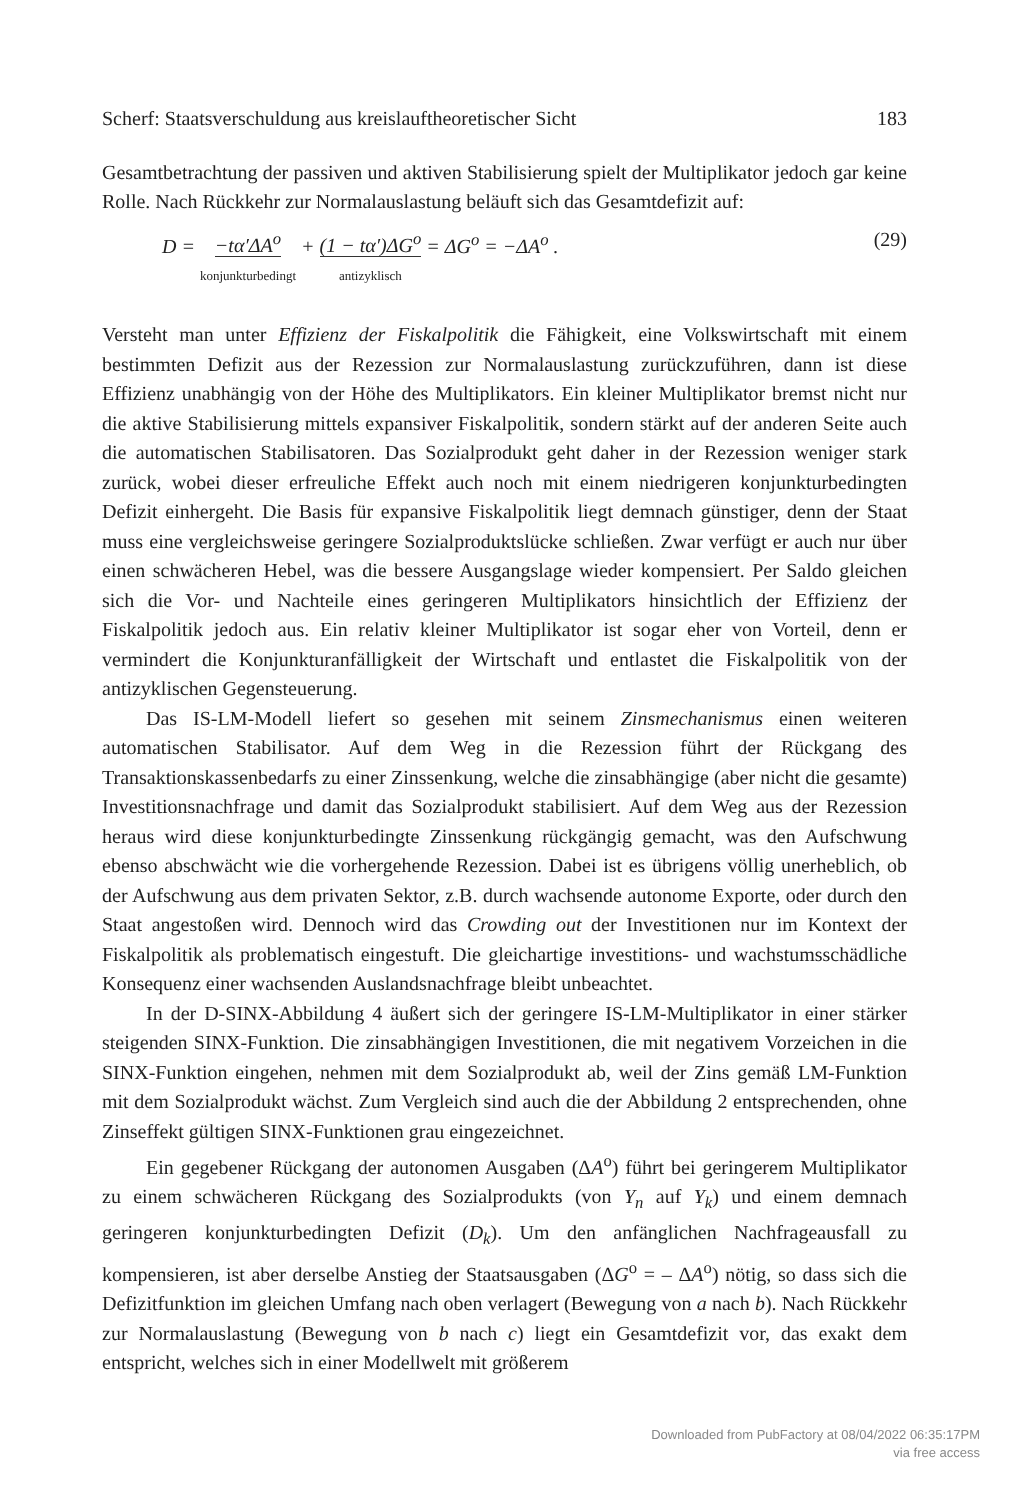Scherf: Staatsverschuldung aus kreislauftheoretischer Sicht 183
Gesamtbetrachtung der passiven und aktiven Stabilisierung spielt der Multiplikator jedoch gar keine Rolle. Nach Rückkehr zur Normalauslastung beläuft sich das Gesamtdefizit auf:
D = −tα′ΔA<sup>o</sup> konjunkturbedingt + (1 − tα′)ΔG<sup>o</sup> antizyklisch = ΔG<sup>o</sup> = −ΔA<sup>o</sup> .
(29)
Versteht man unter Effizienz der Fiskalpolitik die Fähigkeit, eine Volkswirtschaft mit einem bestimmten Defizit aus der Rezession zur Normalauslastung zurückzuführen, dann ist diese Effizienz unabhängig von der Höhe des Multiplikators. Ein kleiner Multiplikator bremst nicht nur die aktive Stabilisierung mittels expansiver Fiskalpolitik, sondern stärkt auf der anderen Seite auch die automatischen Stabilisatoren. Das Sozialprodukt geht daher in der Rezession weniger stark zurück, wobei dieser erfreuliche Effekt auch noch mit einem niedrigeren konjunkturbedingten Defizit einhergeht. Die Basis für expansive Fiskalpolitik liegt demnach günstiger, denn der Staat muss eine vergleichsweise geringere Sozialproduktslücke schließen. Zwar verfügt er auch nur über einen schwächeren Hebel, was die bessere Ausgangslage wieder kompensiert. Per Saldo gleichen sich die Vor- und Nachteile eines geringeren Multiplikators hinsichtlich der Effizienz der Fiskalpolitik jedoch aus. Ein relativ kleiner Multiplikator ist sogar eher von Vorteil, denn er vermindert die Konjunkturanfälligkeit der Wirtschaft und entlastet die Fiskalpolitik von der antizyklischen Gegensteuerung.
Das IS-LM-Modell liefert so gesehen mit seinem Zinsmechanismus einen weiteren automatischen Stabilisator. Auf dem Weg in die Rezession führt der Rückgang des Transaktionskassenbedarfs zu einer Zinssenkung, welche die zinsabhängige (aber nicht die gesamte) Investitionsnachfrage und damit das Sozialprodukt stabilisiert. Auf dem Weg aus der Rezession heraus wird diese konjunkturbedingte Zinssenkung rückgängig gemacht, was den Aufschwung ebenso abschwächt wie die vorhergehende Rezession. Dabei ist es übrigens völlig unerheblich, ob der Aufschwung aus dem privaten Sektor, z.B. durch wachsende autonome Exporte, oder durch den Staat angestoßen wird. Dennoch wird das Crowding out der Investitionen nur im Kontext der Fiskalpolitik als problematisch eingestuft. Die gleichartige investitions- und wachstumsschädliche Konsequenz einer wachsenden Auslandsnachfrage bleibt unbeachtet.
In der D-SINX-Abbildung 4 äußert sich der geringere IS-LM-Multiplikator in einer stärker steigenden SINX-Funktion. Die zinsabhängigen Investitionen, die mit negativem Vorzeichen in die SINX-Funktion eingehen, nehmen mit dem Sozialprodukt ab, weil der Zins gemäß LM-Funktion mit dem Sozialprodukt wächst. Zum Vergleich sind auch die der Abbildung 2 entsprechenden, ohne Zinseffekt gültigen SINX-Funktionen grau eingezeichnet.
Ein gegebener Rückgang der autonomen Ausgaben (ΔA<sup>o</sup>) führt bei geringerem Multiplikator zu einem schwächeren Rückgang des Sozialprodukts (von Y<sub>n</sub> auf Y<sub>k</sub>) und einem demnach geringeren konjunkturbedingten Defizit (D<sub>k</sub>). Um den anfänglichen Nachfrageausfall zu kompensieren, ist aber derselbe Anstieg der Staatsausgaben (ΔG<sup>o</sup> = – ΔA<sup>o</sup>) nötig, so dass sich die Defizitfunktion im gleichen Umfang nach oben verlagert (Bewegung von a nach b). Nach Rückkehr zur Normalauslastung (Bewegung von b nach c) liegt ein Gesamtdefizit vor, das exakt dem entspricht, welches sich in einer Modellwelt mit größerem
Downloaded from PubFactory at 08/04/2022 06:35:17PM
via free access